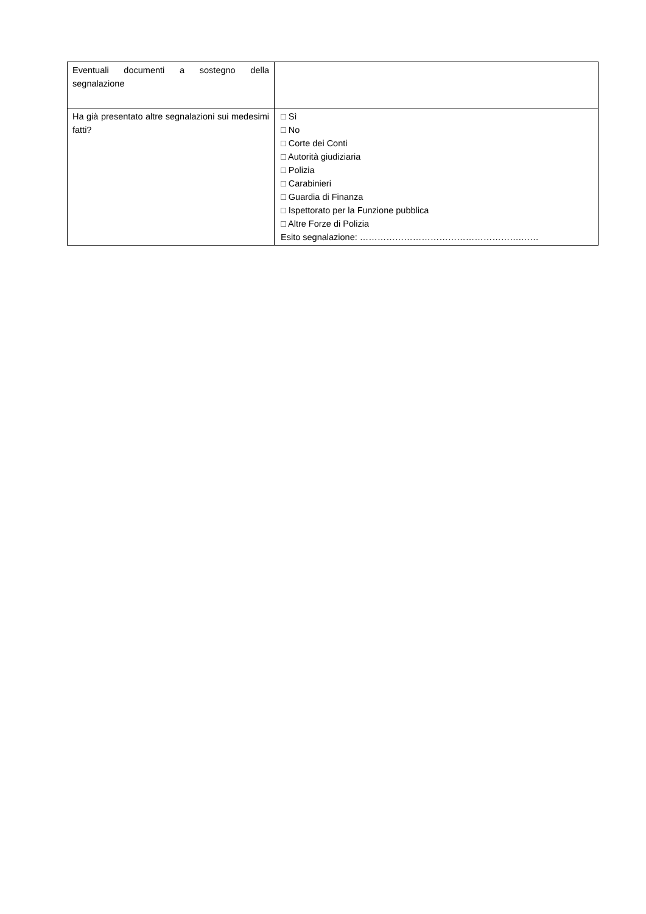| Eventuali documenti a sostegno della segnalazione | |
| Ha già presentato altre segnalazioni sui medesimi fatti? | □ Sì □ No □ Corte dei Conti □ Autorità giudiziaria □ Polizia □ Carabinieri □ Guardia di Finanza □ Ispettorato per la Funzione pubblica □ Altre Forze di Polizia Esito segnalazione: ……………………………………………….…… |